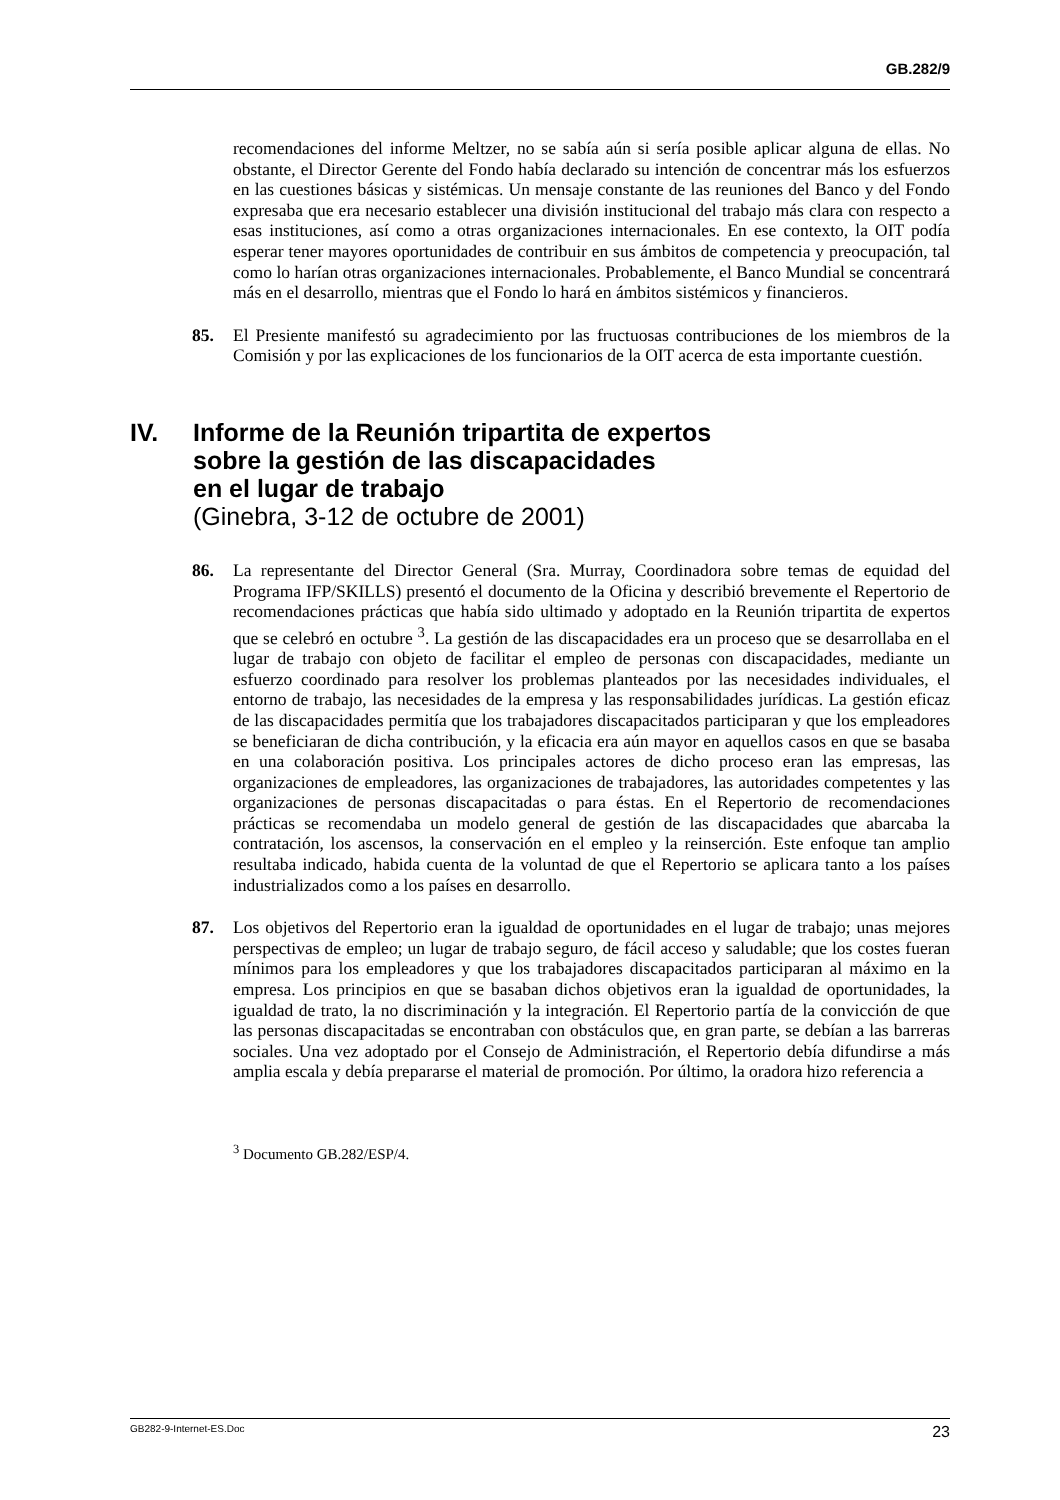GB.282/9
recomendaciones del informe Meltzer, no se sabía aún si sería posible aplicar alguna de ellas. No obstante, el Director Gerente del Fondo había declarado su intención de concentrar más los esfuerzos en las cuestiones básicas y sistémicas. Un mensaje constante de las reuniones del Banco y del Fondo expresaba que era necesario establecer una división institucional del trabajo más clara con respecto a esas instituciones, así como a otras organizaciones internacionales. En ese contexto, la OIT podía esperar tener mayores oportunidades de contribuir en sus ámbitos de competencia y preocupación, tal como lo harían otras organizaciones internacionales. Probablemente, el Banco Mundial se concentrará más en el desarrollo, mientras que el Fondo lo hará en ámbitos sistémicos y financieros.
85. El Presiente manifestó su agradecimiento por las fructuosas contribuciones de los miembros de la Comisión y por las explicaciones de los funcionarios de la OIT acerca de esta importante cuestión.
IV. Informe de la Reunión tripartita de expertos
sobre la gestión de las discapacidades
en el lugar de trabajo
(Ginebra, 3-12 de octubre de 2001)
86. La representante del Director General (Sra. Murray, Coordinadora sobre temas de equidad del Programa IFP/SKILLS) presentó el documento de la Oficina y describió brevemente el Repertorio de recomendaciones prácticas que había sido ultimado y adoptado en la Reunión tripartita de expertos que se celebró en octubre <sup>3</sup>. La gestión de las discapacidades era un proceso que se desarrollaba en el lugar de trabajo con objeto de facilitar el empleo de personas con discapacidades, mediante un esfuerzo coordinado para resolver los problemas planteados por las necesidades individuales, el entorno de trabajo, las necesidades de la empresa y las responsabilidades jurídicas. La gestión eficaz de las discapacidades permitía que los trabajadores discapacitados participaran y que los empleadores se beneficiaran de dicha contribución, y la eficacia era aún mayor en aquellos casos en que se basaba en una colaboración positiva. Los principales actores de dicho proceso eran las empresas, las organizaciones de empleadores, las organizaciones de trabajadores, las autoridades competentes y las organizaciones de personas discapacitadas o para éstas. En el Repertorio de recomendaciones prácticas se recomendaba un modelo general de gestión de las discapacidades que abarcaba la contratación, los ascensos, la conservación en el empleo y la reinserción. Este enfoque tan amplio resultaba indicado, habida cuenta de la voluntad de que el Repertorio se aplicara tanto a los países industrializados como a los países en desarrollo.
87. Los objetivos del Repertorio eran la igualdad de oportunidades en el lugar de trabajo; unas mejores perspectivas de empleo; un lugar de trabajo seguro, de fácil acceso y saludable; que los costes fueran mínimos para los empleadores y que los trabajadores discapacitados participaran al máximo en la empresa. Los principios en que se basaban dichos objetivos eran la igualdad de oportunidades, la igualdad de trato, la no discriminación y la integración. El Repertorio partía de la convicción de que las personas discapacitadas se encontraban con obstáculos que, en gran parte, se debían a las barreras sociales. Una vez adoptado por el Consejo de Administración, el Repertorio debía difundirse a más amplia escala y debía prepararse el material de promoción. Por último, la oradora hizo referencia a
<sup>3</sup> Documento GB.282/ESP/4.
GB282-9-Internet-ES.Doc 23